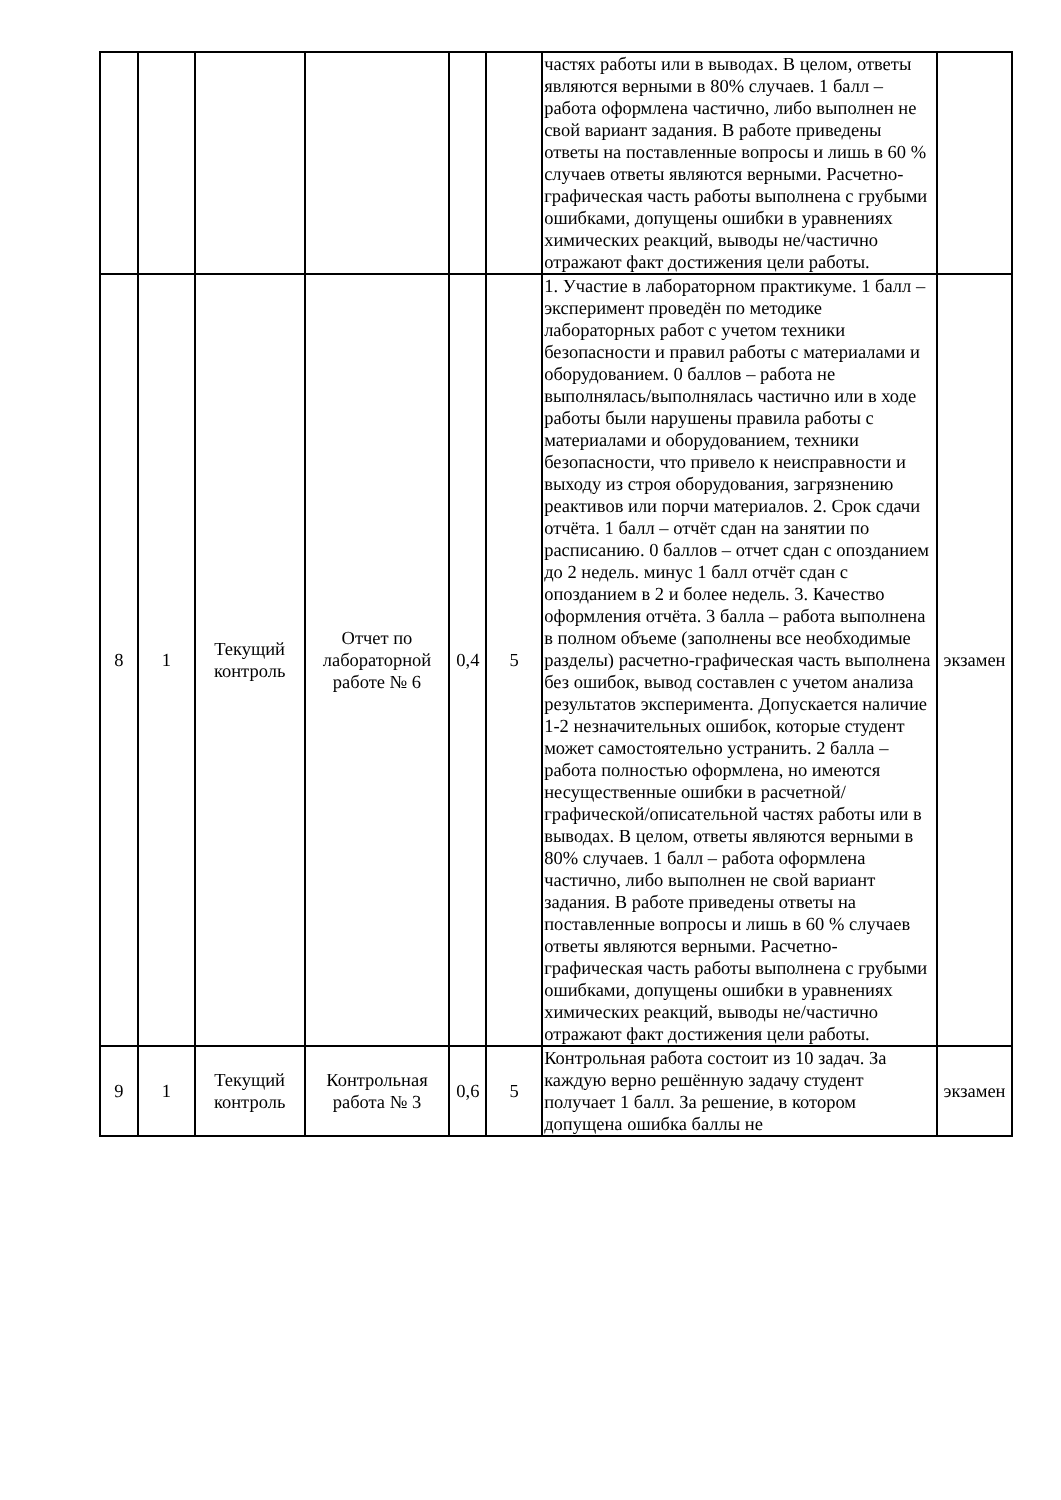| | | | | | | частях работы или в выводах. В целом, ответы являются верными в 80% случаев. 1 балл – работа оформлена частично, либо выполнен не свой вариант задания. В работе приведены ответы на поставленные вопросы и лишь в 60 % случаев ответы являются верными. Расчетно-графическая часть работы выполнена с грубыми ошибками, допущены ошибки в уравнениях химических реакций, выводы не/частично отражают факт достижения цели работы. | |
| 8 | 1 | Текущий контроль | Отчет по лабораторной работе № 6 | 0,4 | 5 | 1. Участие в лабораторном практикуме. 1 балл – эксперимент проведён по методике лабораторных работ с учетом техники безопасности и правил работы с материалами и оборудованием. 0 баллов – работа не выполнялась/выполнялась частично или в ходе работы были нарушены правила работы с материалами и оборудованием, техники безопасности, что привело к неисправности и выходу из строя оборудования, загрязнению реактивов или порчи материалов. 2. Срок сдачи отчёта. 1 балл – отчёт сдан на занятии по расписанию. 0 баллов – отчет сдан с опозданием до 2 недель. минус 1 балл отчёт сдан с опозданием в 2 и более недель. 3. Качество оформления отчёта. 3 балла – работа выполнена в полном объеме (заполнены все необходимые разделы) расчетно-графическая часть выполнена без ошибок, вывод составлен с учетом анализа результатов эксперимента. Допускается наличие 1-2 незначительных ошибок, которые студент может самостоятельно устранить. 2 балла – работа полностью оформлена, но имеются несущественные ошибки в расчетной/графической/описательной частях работы или в выводах. В целом, ответы являются верными в 80% случаев. 1 балл – работа оформлена частично, либо выполнен не свой вариант задания. В работе приведены ответы на поставленные вопросы и лишь в 60 % случаев ответы являются верными. Расчетно-графическая часть работы выполнена с грубыми ошибками, допущены ошибки в уравнениях химических реакций, выводы не/частично отражают факт достижения цели работы. | экзамен |
| 9 | 1 | Текущий контроль | Контрольная работа № 3 | 0,6 | 5 | Контрольная работа состоит из 10 задач. За каждую верно решённую задачу студент получает 1 балл. За решение, в котором допущена ошибка баллы не | экзамен |